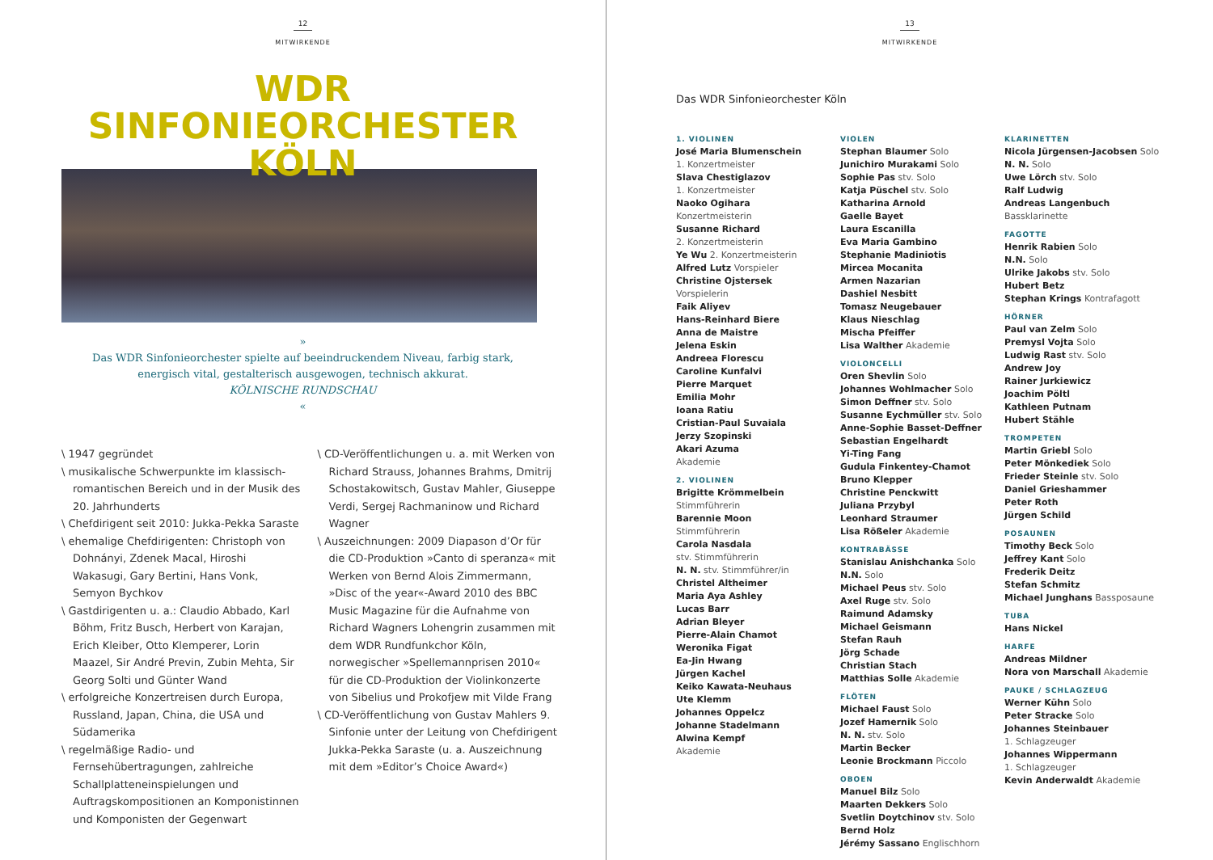12
MITWIRKENDE
WDR
SINFONIEORCHESTER
KÖLN
»
Das WDR Sinfonieorchester spielte auf beeindruckendem Niveau, farbig stark, energisch vital, gestalterisch ausgewogen, technisch akkurat.
KÖLNISCHE RUNDSCHAU
«
\ 1947 gegründet
\ musikalische Schwerpunkte im klassisch-romantischen Bereich und in der Musik des 20. Jahrhunderts
\ Chefdirigent seit 2010: Jukka-Pekka Saraste
\ ehemalige Chefdirigenten: Christoph von Dohnányi, Zdenek Macal, Hiroshi Wakasugi, Gary Bertini, Hans Vonk, Semyon Bychkov
\ Gastdirigenten u. a.: Claudio Abbado, Karl Böhm, Fritz Busch, Herbert von Karajan, Erich Kleiber, Otto Klemperer, Lorin Maazel, Sir André Previn, Zubin Mehta, Sir Georg Solti und Günter Wand
\ erfolgreiche Konzertreisen durch Europa, Russland, Japan, China, die USA und Südamerika
\ regelmäßige Radio- und Fernsehübertragungen, zahlreiche Schallplatteneinspielungen und Auftragskompositionen an Komponistinnen und Komponisten der Gegenwart
\ CD-Veröffentlichungen u. a. mit Werken von Richard Strauss, Johannes Brahms, Dmitrij Schostakowitsch, Gustav Mahler, Giuseppe Verdi, Sergej Rachmaninow und Richard Wagner
\ Auszeichnungen: 2009 Diapason d’Or für die CD-Produktion »Canto di speranza« mit Werken von Bernd Alois Zimmermann, »Disc of the year«-Award 2010 des BBC Music Magazine für die Aufnahme von Richard Wagners Lohengrin zusammen mit dem WDR Rundfunkchor Köln, norwegischer »Spellemannprisen 2010« für die CD-Produktion der Violinkonzerte von Sibelius und Prokofjew mit Vilde Frang
\ CD-Veröffentlichung von Gustav Mahlers 9. Sinfonie unter der Leitung von Chefdirigent Jukka-Pekka Saraste (u. a. Auszeichnung mit dem »Editor’s Choice Award«)
13
MITWIRKENDE
Das WDR Sinfonieorchester Köln
1. VIOLINEN
José Maria Blumenschein
1. Konzertmeister
Slava Chestiglazov
1. Konzertmeister
Naoko Ogihara
Konzertmeisterin
Susanne Richard
2. Konzertmeisterin
Ye Wu 2. Konzertmeisterin
Alfred Lutz Vorspieler
Christine Ojstersek
Vorspielerin
Faik Aliyev
Hans-Reinhard Biere
Anna de Maistre
Jelena Eskin
Andreea Florescu
Caroline Kunfalvi
Pierre Marquet
Emilia Mohr
Ioana Ratiu
Cristian-Paul Suvaiala
Jerzy Szopinski
Akari Azuma
Akademie
2. VIOLINEN
Brigitte Krömmelbein
Stimmführerin
Barennie Moon
Stimmführerin
Carola Nasdala
stv. Stimmführerin
N. N. stv. Stimmführer/in
Christel Altheimer
Maria Aya Ashley
Lucas Barr
Adrian Bleyer
Pierre-Alain Chamot
Weronika Figat
Ea-Jin Hwang
Jürgen Kachel
Keiko Kawata-Neuhaus
Ute Klemm
Johannes Oppelcz
Johanne Stadelmann
Alwina Kempf
Akademie
VIOLEN
Stephan Blaumer Solo
Junichiro Murakami Solo
Sophie Pas stv. Solo
Katja Püschel stv. Solo
Katharina Arnold
Gaelle Bayet
Laura Escanilla
Eva Maria Gambino
Stephanie Madiniotis
Mircea Mocanita
Armen Nazarian
Dashiel Nesbitt
Tomasz Neugebauer
Klaus Nieschlag
Mischa Pfeiffer
Lisa Walther Akademie
VIOLONCELLI
Oren Shevlin Solo
Johannes Wohlmacher Solo
Simon Deffner stv. Solo
Susanne Eychmüller stv. Solo
Anne-Sophie Basset-Deffner
Sebastian Engelhardt
Yi-Ting Fang
Gudula Finkentey-Chamot
Bruno Klepper
Christine Penckwitt
Juliana Przybyl
Leonhard Straumer
Lisa Rößeler Akademie
KONTRABÄSSE
Stanislau Anishchanka Solo
N.N. Solo
Michael Peus stv. Solo
Axel Ruge stv. Solo
Raimund Adamsky
Michael Geismann
Stefan Rauh
Jörg Schade
Christian Stach
Matthias Solle Akademie
FLÖTEN
Michael Faust Solo
Jozef Hamernik Solo
N. N. stv. Solo
Martin Becker
Leonie Brockmann Piccolo
OBOEN
Manuel Bilz Solo
Maarten Dekkers Solo
Svetlin Doytchinov stv. Solo
Bernd Holz
Jérémy Sassano Englischhorn
KLARINETTEN
Nicola Jürgensen-Jacobsen Solo
N. N. Solo
Uwe Lörch stv. Solo
Ralf Ludwig
Andreas Langenbuch
Bassklarinette
FAGOTTE
Henrik Rabien Solo
N.N. Solo
Ulrike Jakobs stv. Solo
Hubert Betz
Stephan Krings Kontrafagott
HÖRNER
Paul van Zelm Solo
Premysl Vojta Solo
Ludwig Rast stv. Solo
Andrew Joy
Rainer Jurkiewicz
Joachim Pöltl
Kathleen Putnam
Hubert Stähle
TROMPETEN
Martin Griebl Solo
Peter Mönkediek Solo
Frieder Steinle stv. Solo
Daniel Grieshammer
Peter Roth
Jürgen Schild
POSAUNEN
Timothy Beck Solo
Jeffrey Kant Solo
Frederik Deitz
Stefan Schmitz
Michael Junghans Bassposaune
TUBA
Hans Nickel
HARFE
Andreas Mildner
Nora von Marschall Akademie
PAUKE / SCHLAGZEUG
Werner Kühn Solo
Peter Stracke Solo
Johannes Steinbauer
1. Schlagzeuger
Johannes Wippermann
1. Schlagzeuger
Kevin Anderwaldt Akademie